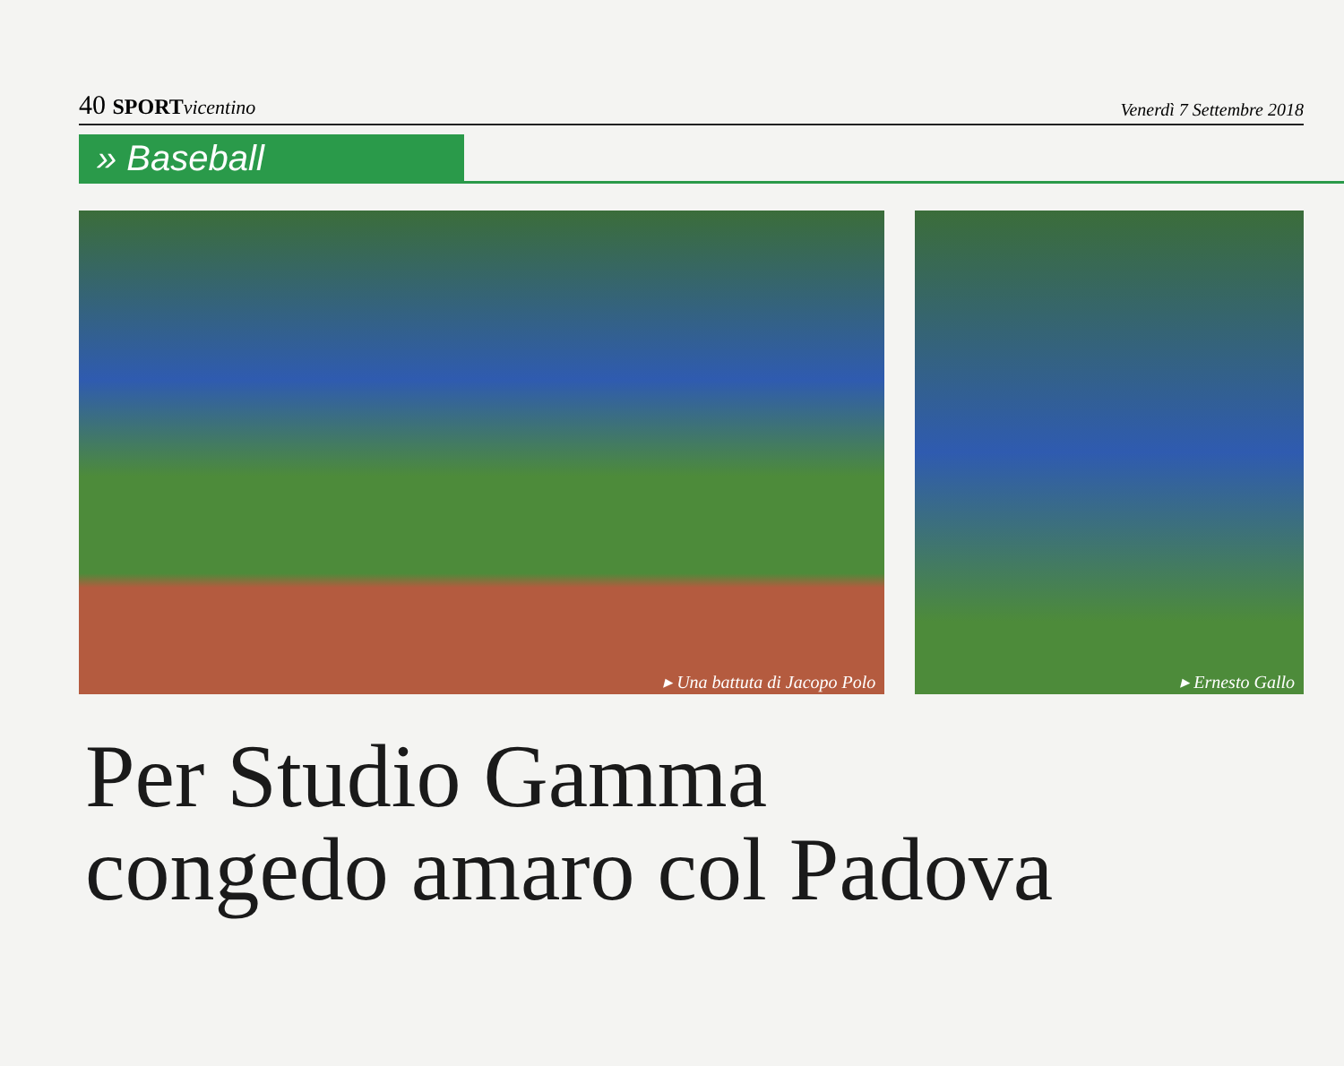40 SPORT vicentino
Venerdì 7 Settembre 2018
» Baseball
▸ Una battuta di Jacopo Polo
▸ Ernesto Gallo
Per Studio Gamma
congedo amaro col Padova